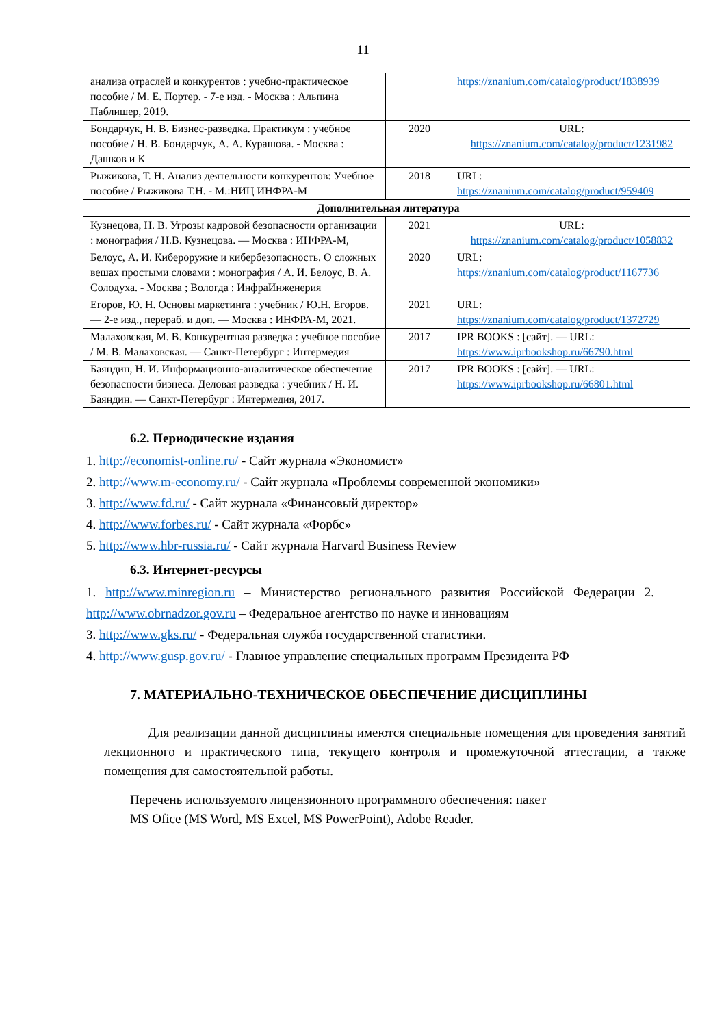11
| анализа отраслей и конкурентов : учебно-практическое пособие / М. Е. Портер. - 7-е изд. - Москва : Альпина Паблишер, 2019. | | https://znanium.com/catalog/product/1838939 |
| Бондарчук, Н. В. Бизнес-разведка. Практикум : учебное пособие / Н. В. Бондарчук, А. А. Курашова. - Москва : Дашков и К | 2020 | URL: https://znanium.com/catalog/product/1231982 |
| Рыжикова, Т. Н. Анализ деятельности конкурентов: Учебное пособие / Рыжикова Т.Н. - М.:НИЦ ИНФРА-М | 2018 | URL: https://znanium.com/catalog/product/959409 |
| Дополнительная литература | | |
| Кузнецова, Н. В. Угрозы кадровой безопасности организации : монография / Н.В. Кузнецова. — Москва : ИНФРА-М, | 2021 | URL: https://znanium.com/catalog/product/1058832 |
| Белоус, А. И. Кибероружие и кибербезопасность. О сложных вешах простыми словами : монография / А. И. Белоус, В. А. Солодуха. - Москва ; Вологда : ИнфраИнженерия | 2020 | URL: https://znanium.com/catalog/product/1167736 |
| Егоров, Ю. Н. Основы маркетинга : учебник / Ю.Н. Егоров. — 2-е изд., перераб. и доп. — Москва : ИНФРА-М, 2021. | 2021 | URL: https://znanium.com/catalog/product/1372729 |
| Малаховская, М. В. Конкурентная разведка : учебное пособие / М. В. Малаховская. — Санкт-Петербург : Интермедия | 2017 | IPR BOOKS : [сайт]. — URL: https://www.iprbookshop.ru/66790.html |
| Баяндин, Н. И. Информационно-аналитическое обеспечение безопасности бизнеса. Деловая разведка : учебник / Н. И. Баяндин. — Санкт-Петербург : Интермедия, 2017. | 2017 | IPR BOOKS : [сайт]. — URL: https://www.iprbookshop.ru/66801.html |
6.2. Периодические издания
1. http://economist-online.ru/ - Сайт журнала «Экономист»
2. http://www.m-economy.ru/ - Сайт журнала «Проблемы современной экономики»
3. http://www.fd.ru/ - Сайт журнала «Финансовый директор»
4. http://www.forbes.ru/ - Сайт журнала «Форбс»
5. http://www.hbr-russia.ru/ - Сайт журнала Harvard Business Review
6.3. Интернет-ресурсы
1. http://www.minregion.ru – Министерство регионального развития Российской Федерации 2. http://www.obrnadzor.gov.ru – Федеральное агентство по науке и инновациям
3. http://www.gks.ru/ - Федеральная служба государственной статистики.
4. http://www.gusp.gov.ru/ - Главное управление специальных программ Президента РФ
7. МАТЕРИАЛЬНО-ТЕХНИЧЕСКОЕ ОБЕСПЕЧЕНИЕ ДИСЦИПЛИНЫ
Для реализации данной дисциплины имеются специальные помещения для проведения занятий лекционного и практического типа, текущего контроля и промежуточной аттестации, а также помещения для самостоятельной работы.
Перечень используемого лицензионного программного обеспечения: пакет
MS Ofice (MS Word, MS Excel, MS PowerPoint), Adobe Reader.